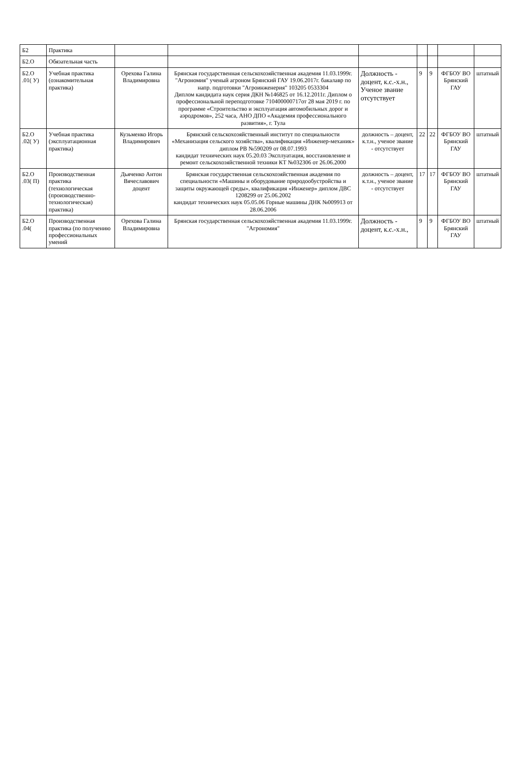| Б2 | Практика | | | | | | | |
| Б2.О | Обязательная часть | | | | | | | |
| Б2.О .01( У) | Учебная практика (ознакомительная практика) | Орехова Галина Владимировна | Брянская государственная сельскохозяйственная академия 11.03.1999г. "Агрономия" ученый агроном Брянский ГАУ 19.06.2017г. бакалавр по напр. подготовки "Агроинженерия" 103205 0533304 Диплом кандидата наук серия ДКН №146825 от 16.12.2011г. Диплом о профессиональной переподготовке 710400000717от 28 мая 2019 г. по программе «Строительство и эксплуатация автомобильных дорог и аэродромов», 252 часа, АНО ДПО «Академия профессионального развития», г. Тула | Должность - доцент, к.с.-х.н., Ученое звание отсутствует | 9 | 9 | ФГБОУ ВО Брянский ГАУ | штатный |
| Б2.О .02( У) | Учебная практика (эксплуатационная практика) | Кузьменко Игорь Владимирович | Брянский сельскохозяйственный институт по специальности «Механизация сельского хозяйства», квалификация «Инженер-механик» диплом РВ №590209 от 08.07.1993 кандидат технических наук 05.20.03 Эксплуатация, восстановление и ремонт сельскохозяйственной техники КТ №032306 от 26.06.2000 | должность – доцент, к.т.н., ученое звание - отсутствует | 22 | 22 | ФГБОУ ВО Брянский ГАУ | штатный |
| Б2.О .03( П) | Производственная практика (технологическая (производственно-технологическая) практика) | Дьяченко Антон Вячеславович доцент | Брянская государственная сельскохозяйственная академия по специальности «Машины и оборудование природообустройства и защиты окружающей среды», квалификация «Инженер» диплом ДВС 1208299 от 25.06.2002 кандидат технических наук 05.05.06 Горные машины ДНК №009913 от 28.06.2006 | должность – доцент, к.т.н., ученое звание - отсутствует | 17 | 17 | ФГБОУ ВО Брянский ГАУ | штатный |
| Б2.О .04( | Производственная практика (по получению профессиональных умений | Орехова Галина Владимировна | Брянская государственная сельскохозяйственная академия 11.03.1999г. "Агрономия" | Должность - доцент, к.с.-х.н., | 9 | 9 | ФГБОУ ВО Брянский ГАУ | штатный |